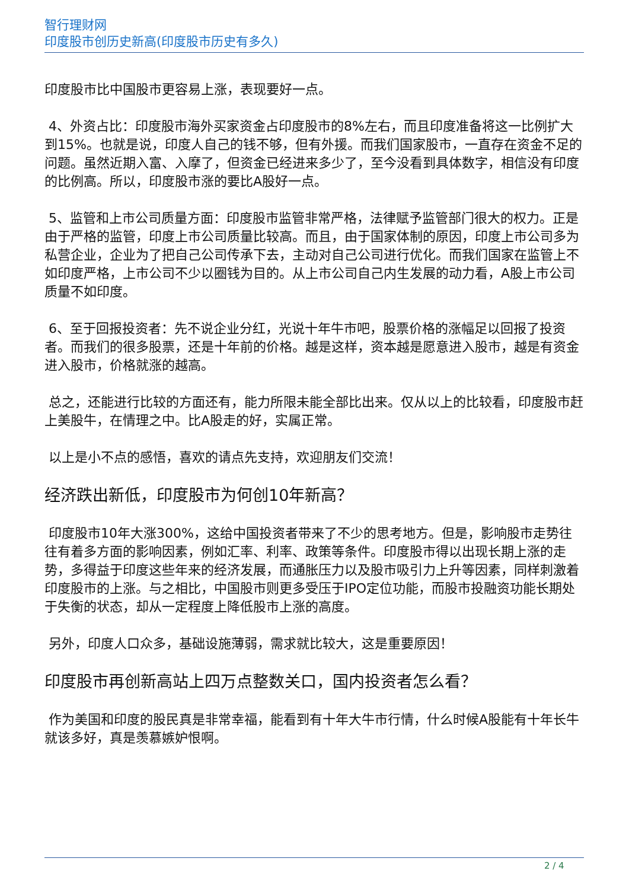智行理财网
印度股市创历史新高(印度股市历史有多久)
印度股市比中国股市更容易上涨，表现要好一点。
4、外资占比：印度股市海外买家资金占印度股市的8%左右，而且印度准备将这一比例扩大到15%。也就是说，印度人自己的钱不够，但有外援。而我们国家股市，一直存在资金不足的问题。虽然近期入富、入摩了，但资金已经进来多少了，至今没看到具体数字，相信没有印度的比例高。所以，印度股市涨的要比A股好一点。
5、监管和上市公司质量方面：印度股市监管非常严格，法律赋予监管部门很大的权力。正是由于严格的监管，印度上市公司质量比较高。而且，由于国家体制的原因，印度上市公司多为私营企业，企业为了把自己公司传承下去，主动对自己公司进行优化。而我们国家在监管上不如印度严格，上市公司不少以圈钱为目的。从上市公司自己内生发展的动力看，A股上市公司质量不如印度。
6、至于回报投资者：先不说企业分红，光说十年牛市吧，股票价格的涨幅足以回报了投资者。而我们的很多股票，还是十年前的价格。越是这样，资本越是愿意进入股市，越是有资金进入股市，价格就涨的越高。
总之，还能进行比较的方面还有，能力所限未能全部比出来。仅从以上的比较看，印度股市赶上美股牛，在情理之中。比A股走的好，实属正常。
以上是小不点的感悟，喜欢的请点先支持，欢迎朋友们交流！
经济跌出新低，印度股市为何创10年新高？
印度股市10年大涨300%，这给中国投资者带来了不少的思考地方。但是，影响股市走势往往有着多方面的影响因素，例如汇率、利率、政策等条件。印度股市得以出现长期上涨的走势，多得益于印度这些年来的经济发展，而通胀压力以及股市吸引力上升等因素，同样刺激着印度股市的上涨。与之相比，中国股市则更多受压于IPO定位功能，而股市投融资功能长期处于失衡的状态，却从一定程度上降低股市上涨的高度。
另外，印度人口众多，基础设施薄弱，需求就比较大，这是重要原因！
印度股市再创新高站上四万点整数关口，国内投资者怎么看？
作为美国和印度的股民真是非常幸福，能看到有十年大牛市行情，什么时候A股能有十年长牛就该多好，真是羡慕嫉妒恨啊。
2 / 4